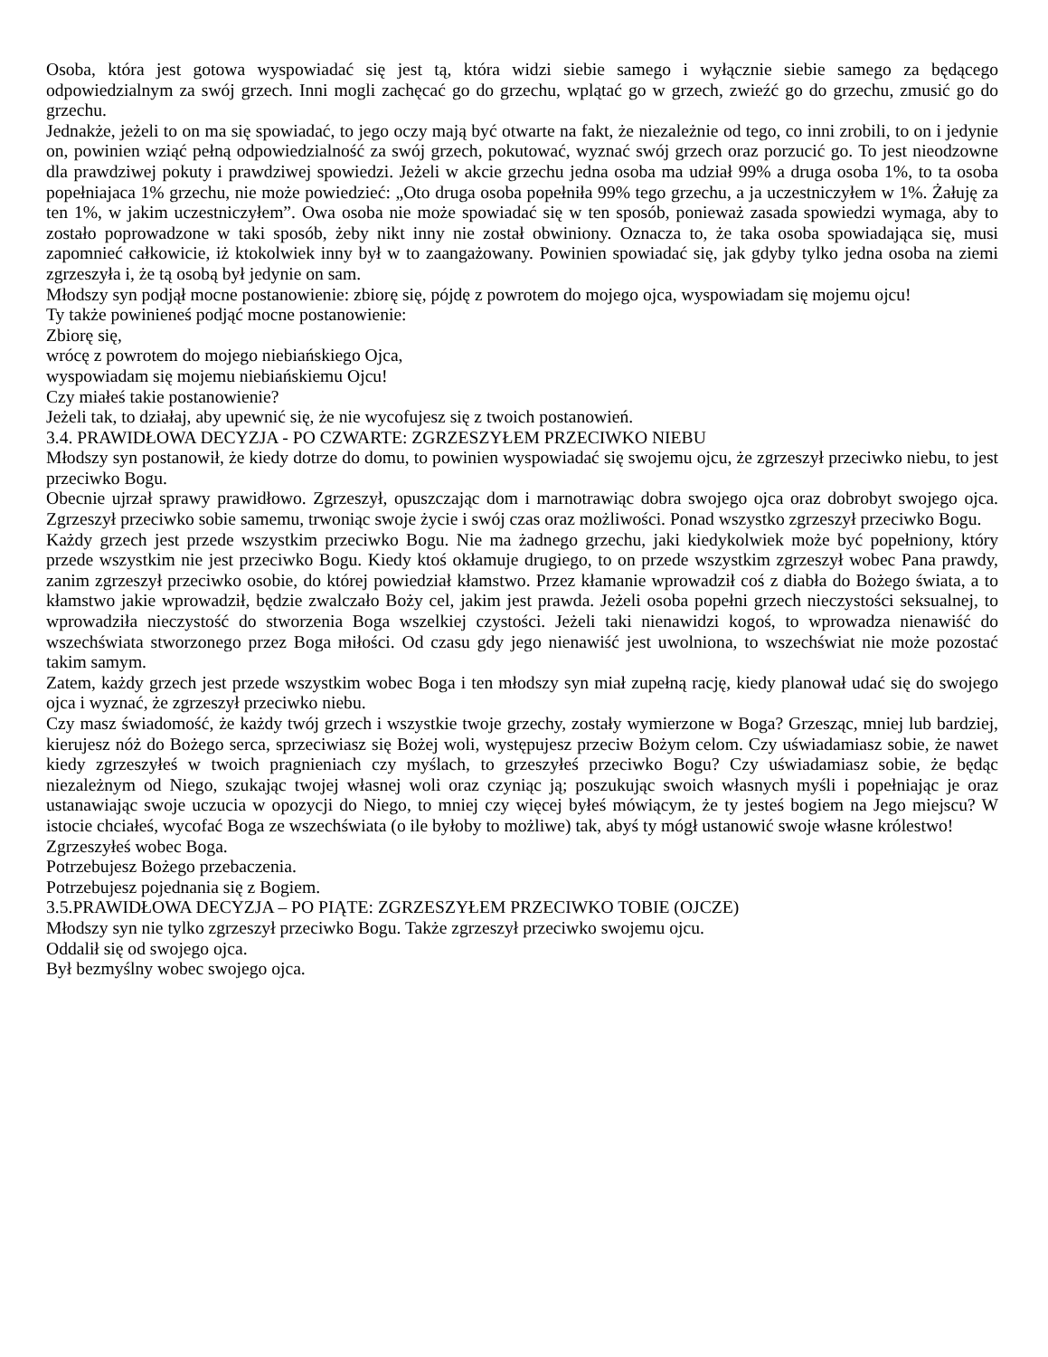Osoba, która jest gotowa wyspowiadać się jest tą, która widzi siebie samego i wyłącznie siebie samego za będącego odpowiedzialnym za swój grzech. Inni mogli zachęcać go do grzechu, wplątać go w grzech, zwieźć go do grzechu, zmusić go do grzechu.
Jednakże, jeżeli to on ma się spowiadać, to jego oczy mają być otwarte na fakt, że niezależnie od tego, co inni zrobili, to on i jedynie on, powinien wziąć pełną odpowiedzialność za swój grzech, pokutować, wyznać swój grzech oraz porzucić go. To jest nieodzowne dla prawdziwej pokuty i prawdziwej spowiedzi. Jeżeli w akcie grzechu jedna osoba ma udział 99% a druga osoba 1%, to ta osoba popełniajaca 1% grzechu, nie może powiedzieć: „Oto druga osoba popełniła 99% tego grzechu, a ja uczestniczyłem w 1%. Żałuję za ten 1%, w jakim uczestniczyłem”. Owa osoba nie może spowiadać się w ten sposób, ponieważ zasada spowiedzi wymaga, aby to zostało poprowadzone w taki sposób, żeby nikt inny nie został obwiniony. Oznacza to, że taka osoba spowiadająca się, musi zapomnieć całkowicie, iż ktokolwiek inny był w to zaangażowany. Powinien spowiadać się, jak gdyby tylko jedna osoba na ziemi zgrzeszyła i, że tą osobą był jedynie on sam.
Młodszy syn podjął mocne postanowienie: zbiorę się, pójdę z powrotem do mojego ojca, wyspowiadam się mojemu ojcu!
Ty także powinieneś podjąć mocne postanowienie:
Zbiorę się,
wrócę z powrotem do mojego niebiańskiego Ojca,
wyspowiadam się mojemu niebiańskiemu Ojcu!
Czy miałeś takie postanowienie?
Jeżeli tak, to działaj, aby upewnić się, że nie wycofujesz się z twoich postanowień.
3.4. PRAWIDŁOWA DECYZJA - PO CZWARTE: ZGRZESZYŁEM PRZECIWKO NIEBU
Młodszy syn postanowił, że kiedy dotrze do domu, to powinien wyspowiadać się swojemu ojcu, że zgrzeszył przeciwko niebu, to jest przeciwko Bogu.
Obecnie ujrzał sprawy prawidłowo. Zgrzeszył, opuszczając dom i marnotrawiąc dobra swojego ojca oraz dobrobyt swojego ojca. Zgrzeszył przeciwko sobie samemu, trwoniąc swoje życie i swój czas oraz możliwości. Ponad wszystko zgrzeszył przeciwko Bogu.
Każdy grzech jest przede wszystkim przeciwko Bogu. Nie ma żadnego grzechu, jaki kiedykolwiek może być popełniony, który przede wszystkim nie jest przeciwko Bogu. Kiedy ktoś okłamuje drugiego, to on przede wszystkim zgrzeszył wobec Pana prawdy, zanim zgrzeszył przeciwko osobie, do której powiedział kłamstwo. Przez kłamanie wprowadził coś z diabła do Bożego świata, a to kłamstwo jakie wprowadził, będzie zwalczało Boży cel, jakim jest prawda. Jeżeli osoba popełni grzech nieczystości seksualnej, to wprowadziła nieczystość do stworzenia Boga wszelkiej czystości. Jeżeli taki nienawidzi kogoś, to wprowadza nienawiść do wszechświata stworzonego przez Boga miłości. Od czasu gdy jego nienawiść jest uwolniona, to wszechświat nie może pozostać takim samym.
Zatem, każdy grzech jest przede wszystkim wobec Boga i ten młodszy syn miał zupełną rację, kiedy planował udać się do swojego ojca i wyznać, że zgrzeszył przeciwko niebu.
Czy masz świadomość, że każdy twój grzech i wszystkie twoje grzechy, zostały wymierzone w Boga? Grzesząc, mniej lub bardziej, kierujesz nóż do Bożego serca, sprzeciwiasz się Bożej woli, występujesz przeciw Bożym celom. Czy uświadamiasz sobie, że nawet kiedy zgrzeszyłeś w twoich pragnieniach czy myślach, to grzeszyłeś przeciwko Bogu? Czy uświadamiasz sobie, że będąc niezależnym od Niego, szukając twojej własnej woli oraz czyniąc ją; poszukując swoich własnych myśli i popełniając je oraz ustanawiając swoje uczucia w opozycji do Niego, to mniej czy więcej byłeś mówiącym, że ty jesteś bogiem na Jego miejscu? W istocie chciałeś, wycofać Boga ze wszechświata (o ile byłoby to możliwe) tak, abyś ty mógł ustanowić swoje własne królestwo!
Zgrzeszyłeś wobec Boga.
Potrzebujesz Bożego przebaczenia.
Potrzebujesz pojednania się z Bogiem.
3.5.PRAWIDŁOWA DECYZJA – PO PIĄTE: ZGRZESZYŁEM PRZECIWKO TOBIE (OJCZE)
Młodszy syn nie tylko zgrzeszył przeciwko Bogu. Także zgrzeszył przeciwko swojemu ojcu.
Oddalił się od swojego ojca.
Był bezmyślny wobec swojego ojca.